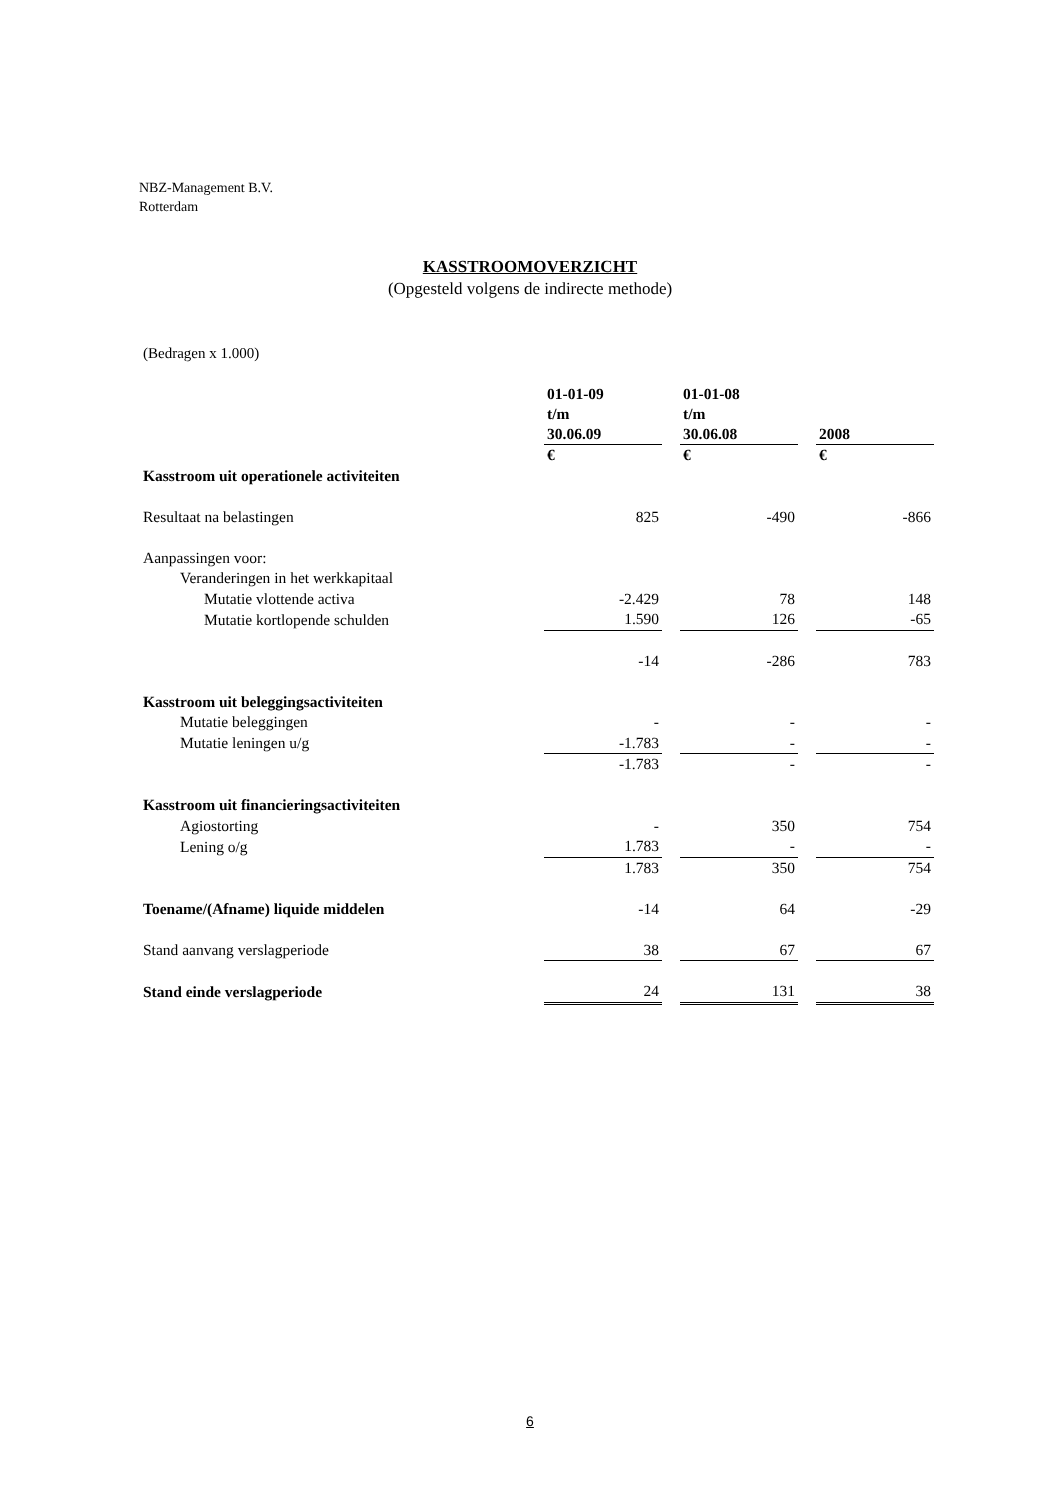NBZ-Management B.V.
Rotterdam
KASSTROOMOVERZICHT
(Opgesteld volgens de indirecte methode)
(Bedragen x 1.000)
| | 01-01-09 t/m 30.06.09 | | 01-01-08 t/m 30.06.08 | | 2008 |
| --- | --- | --- | --- | --- | --- |
| | € | | € | | € |
| Kasstroom uit operationele activiteiten | | | | | |
| Resultaat na belastingen | 825 | | -490 | | -866 |
| Aanpassingen voor: | | | | | |
| Veranderingen in het werkkapitaal | | | | | |
| Mutatie vlottende activa | -2.429 | | 78 | | 148 |
| Mutatie kortlopende schulden | 1.590 | | 126 | | -65 |
| | -14 | | -286 | | 783 |
| Kasstroom uit beleggingsactiviteiten | | | | | |
| Mutatie beleggingen | - | | - | | - |
| Mutatie leningen u/g | -1.783 | | - | | - |
| | -1.783 | | - | | - |
| Kasstroom uit financieringsactiviteiten | | | | | |
| Agiostorting | - | | 350 | | 754 |
| Lening o/g | 1.783 | | - | | - |
| | 1.783 | | 350 | | 754 |
| Toename/(Afname) liquide middelen | -14 | | 64 | | -29 |
| Stand aanvang verslagperiode | 38 | | 67 | | 67 |
| Stand einde verslagperiode | 24 | | 131 | | 38 |
6